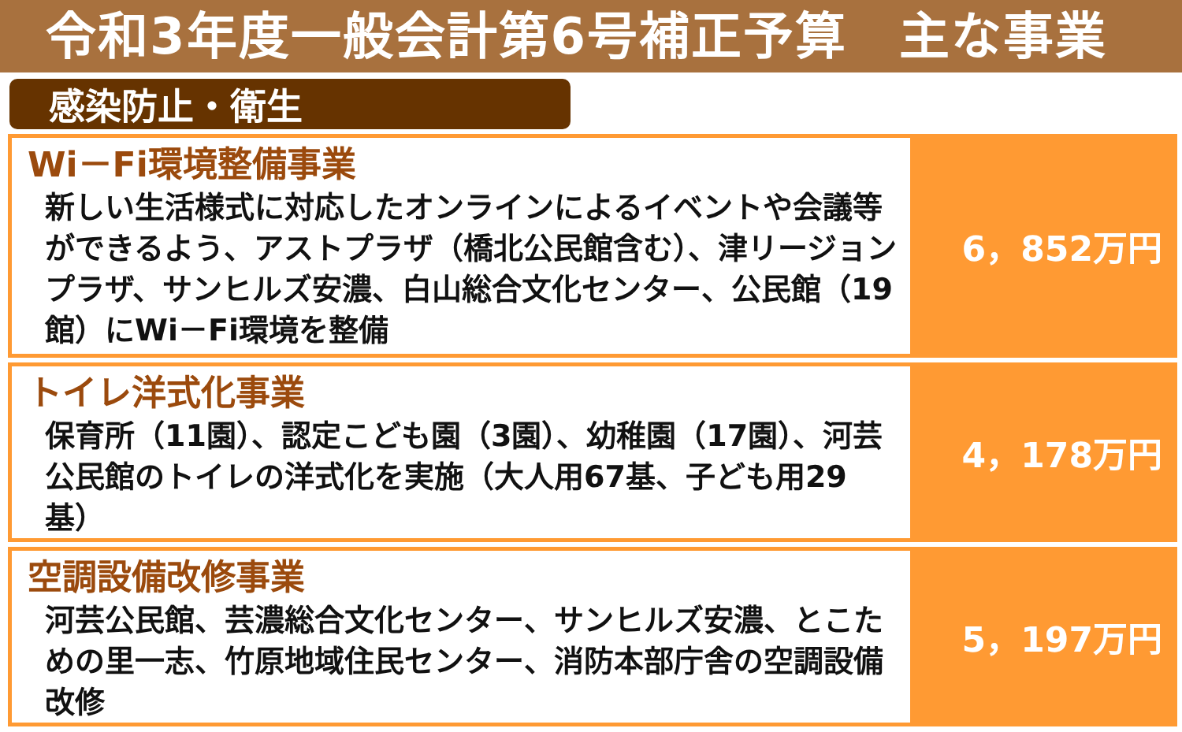令和3年度一般会計第6号補正予算　主な事業
感染防止・衛生
Wi－Fi環境整備事業
新しい生活様式に対応したオンラインによるイベントや会議等ができるよう、アストプラザ（橋北公民館含む）、津リージョンプラザ、サンヒルズ安濃、白山総合文化センター、公民館（19館）にWi－Fi環境を整備
6，852万円
トイレ洋式化事業
保育所（11園）、認定こども園（3園）、幼稚園（17園）、河芸公民館のトイレの洋式化を実施（大人用67基、子ども用29基）
4，178万円
空調設備改修事業
河芸公民館、芸濃総合文化センター、サンヒルズ安濃、とこための里一志、竹原地域住民センター、消防本部庁舎の空調設備改修
5，197万円